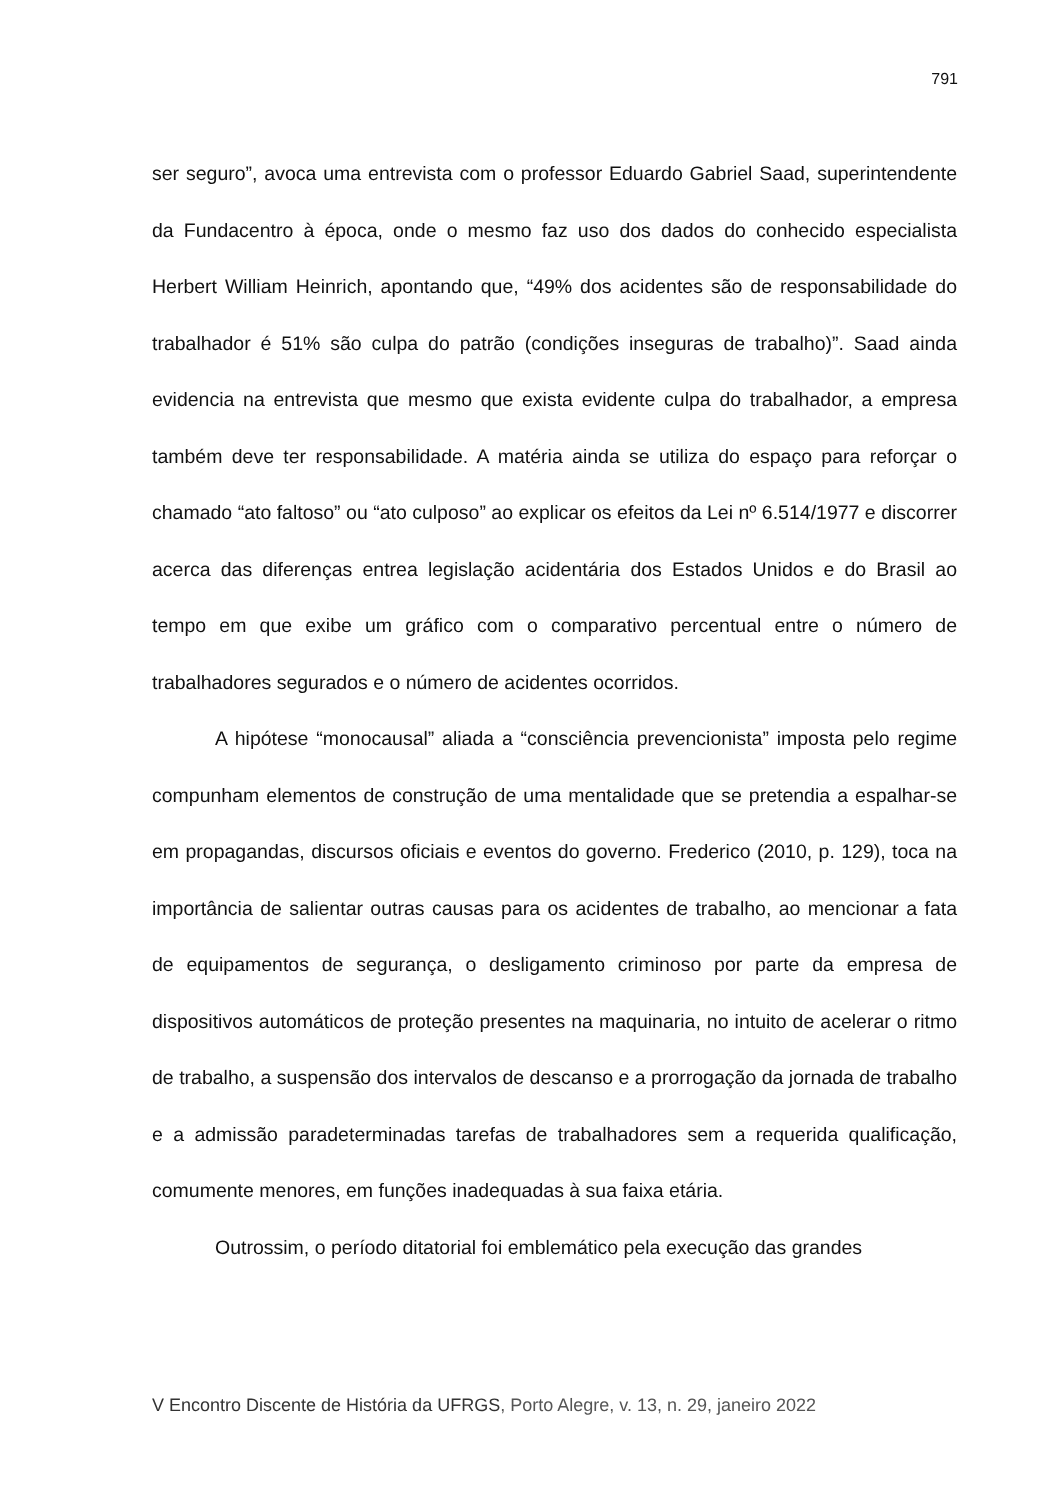791
ser seguro”, avoca uma entrevista com o professor Eduardo Gabriel Saad, superintendente da Fundacentro à época, onde o mesmo faz uso dos dados do conhecido especialista Herbert William Heinrich, apontando que, “49% dos acidentes são de responsabilidade do trabalhador é 51% são culpa do patrão (condições inseguras de trabalho)”. Saad ainda evidencia na entrevista que mesmo que exista evidente culpa do trabalhador, a empresa também deve ter responsabilidade. A matéria ainda se utiliza do espaço para reforçar o chamado “ato faltoso” ou “ato culposo” ao explicar os efeitos da Lei nº 6.514/1977 e discorrer acerca das diferenças entrea legislação acidentária dos Estados Unidos e do Brasil ao tempo em que exibe um gráfico com o comparativo percentual entre o número de trabalhadores segurados e o número de acidentes ocorridos.
A hipótese “monocausal” aliada a “consciência prevencionista” imposta pelo regime compunham elementos de construção de uma mentalidade que se pretendia a espalhar-se em propagandas, discursos oficiais e eventos do governo. Frederico (2010, p. 129), toca na importância de salientar outras causas para os acidentes de trabalho, ao mencionar a fata de equipamentos de segurança, o desligamento criminoso por parte da empresa de dispositivos automáticos de proteção presentes na maquinaria, no intuito de acelerar o ritmo de trabalho, a suspensão dos intervalos de descanso e a prorrogação da jornada de trabalho e a admissão paradeterminadas tarefas de trabalhadores sem a requerida qualificação, comumente menores, em funções inadequadas à sua faixa etária.
Outrossim, o período ditatorial foi emblemático pela execução das grandes
V Encontro Discente de História da UFRGS, Porto Alegre, v. 13, n. 29, janeiro 2022